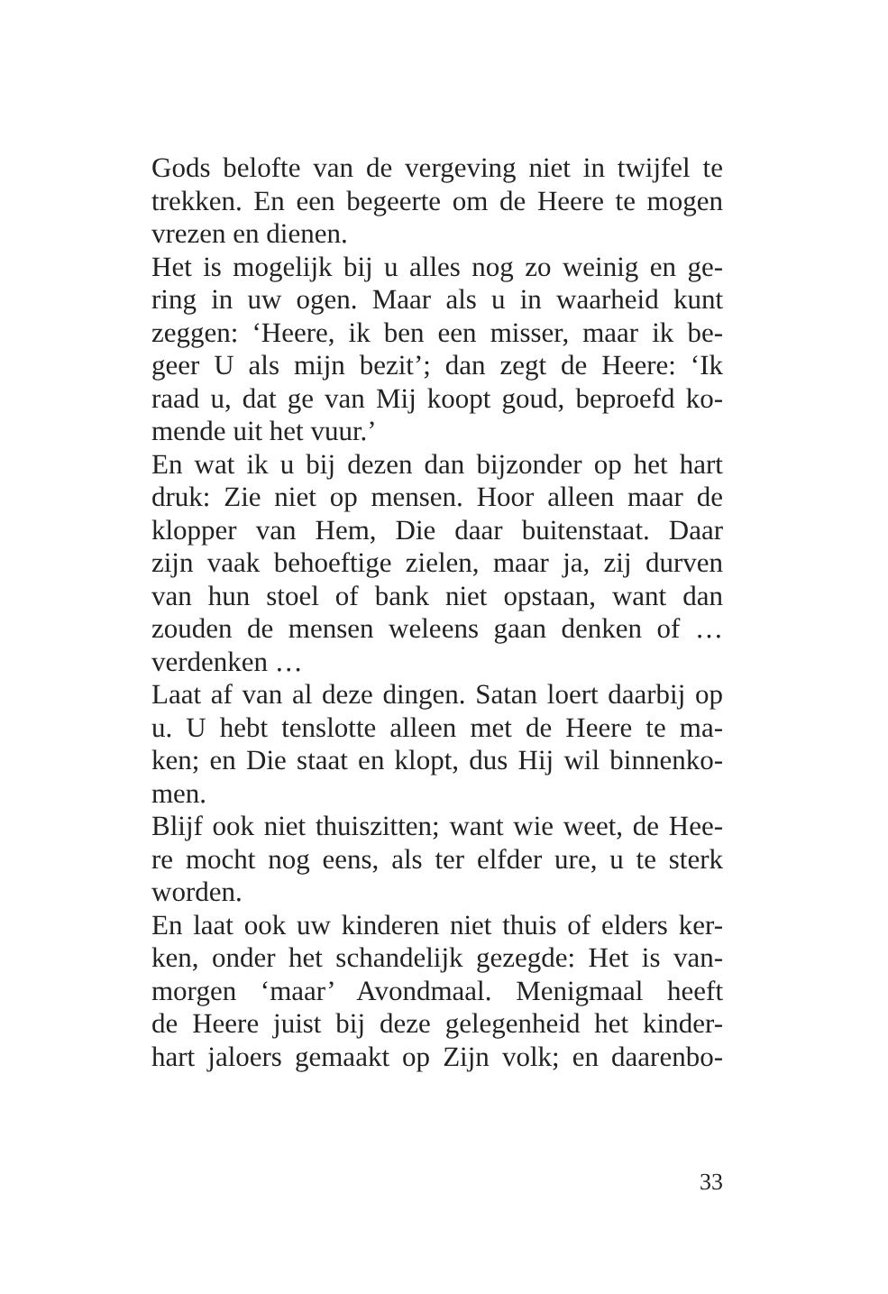Gods belofte van de vergeving niet in twijfel te
trekken. En een begeerte om de Heere te mogen
vrezen en dienen.
Het is mogelijk bij u alles nog zo weinig en ge-
ring in uw ogen. Maar als u in waarheid kunt
zeggen: ‘Heere, ik ben een misser, maar ik be-
geer U als mijn bezit’; dan zegt de Heere: ‘Ik
raad u, dat ge van Mij koopt goud, beproefd ko-
mende uit het vuur.’
En wat ik u bij dezen dan bijzonder op het hart
druk: Zie niet op mensen. Hoor alleen maar de
klopper van Hem, Die daar buitenstaat. Daar
zijn vaak behoeftige zielen, maar ja, zij durven
van hun stoel of bank niet opstaan, want dan
zouden de mensen weleens gaan denken of …
verdenken …
Laat af van al deze dingen. Satan loert daarbij op
u. U hebt tenslotte alleen met de Heere te ma-
ken; en Die staat en klopt, dus Hij wil binnenko-
men.
Blijf ook niet thuiszitten; want wie weet, de Hee-
re mocht nog eens, als ter elfder ure, u te sterk
worden.
En laat ook uw kinderen niet thuis of elders ker-
ken, onder het schandelijk gezegde: Het is van-
morgen ‘maar’ Avondmaal. Menigmaal heeft
de Heere juist bij deze gelegenheid het kinder-
hart jaloers gemaakt op Zijn volk; en daarenbo-
33